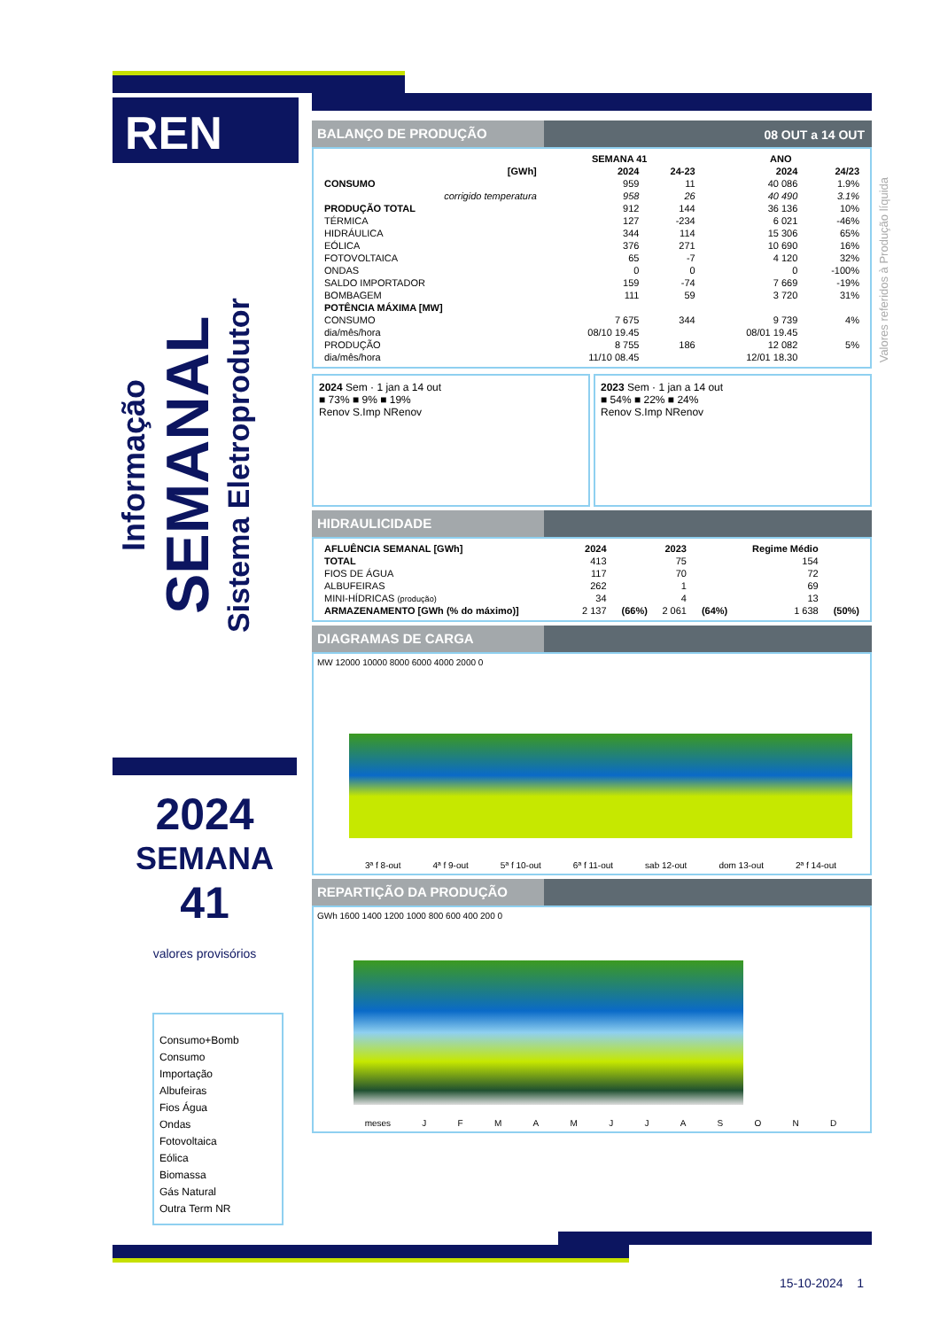REN ▶◀
Informação
SEMANAL
Sistema Eletroprodutor
2024
SEMANA
41
valores provisórios
Consumo+Bomb
Consumo
Importação
Albufeiras
Fios Água
Ondas
Fotovoltaica
Eólica
Biomassa
Gás Natural
Outra Term NR
Valores referidos à Produção líquida
BALANÇO DE PRODUÇÃO 08 OUT a 14 OUT
| | SEMANA 41 | | ANO | |
| --- | --- | --- | --- | --- |
| [GWh] | 2024 | 24-23 | 2024 | 24/23 |
| CONSUMO | 959 | 11 | 40 086 | 1.9% |
| corrigido temperatura | 958 | 26 | 40 490 | 3.1% |
| PRODUÇÃO TOTAL | 912 | 144 | 36 136 | 10% |
| TÉRMICA | 127 | -234 | 6 021 | -46% |
| HIDRÁULICA | 344 | 114 | 15 306 | 65% |
| EÓLICA | 376 | 271 | 10 690 | 16% |
| FOTOVOLTAICA | 65 | -7 | 4 120 | 32% |
| ONDAS | 0 | 0 | 0 | -100% |
| SALDO IMPORTADOR | 159 | -74 | 7 669 | -19% |
| BOMBAGEM | 111 | 59 | 3 720 | 31% |
| POTÊNCIA MÁXIMA [MW] | | | | |
| CONSUMO | 7 675 | 344 | 9 739 | 4% |
| dia/mês/hora | 08/10 19.45 | | 08/01 19.45 | |
| PRODUÇÃO | 8 755 | 186 | 12 082 | 5% |
| dia/mês/hora | 11/10 08.45 | | 12/01 18.30 | |
2024 Sem · 1 jan a 14 out
■ 73% ■ 9% ■ 19%
Renov S.Imp NRenov
2023 Sem · 1 jan a 14 out
■ 54% ■ 22% ■ 24%
Renov S.Imp NRenov
HIDRAULICIDADE
| AFLUÊNCIA SEMANAL [GWh] | 2024 | | 2023 | | Regime Médio | |
| --- | --- | --- | --- | --- | --- | --- |
| TOTAL | 413 | | 75 | | 154 | |
| FIOS DE ÁGUA | 117 | | 70 | | 72 | |
| ALBUFEIRAS | 262 | | 1 | | 69 | |
| MINI-HÍDRICAS (produção) | 34 | | 4 | | 13 | |
| ARMAZENAMENTO [GWh (% do máximo)] | 2 137 | (66%) | 2 061 | (64%) | 1 638 | (50%) |
DIAGRAMAS DE CARGA
MW 12000 10000 8000 6000 4000 2000 0
3ª f 8-out 4ª f 9-out 5ª f 10-out 6ª f 11-out sab 12-out dom 13-out 2ª f 14-out
REPARTIÇÃO DA PRODUÇÃO
GWh 1600 1400 1200 1000 800 600 400 200 0
meses J F M A M J J A S O N D
15-10-2024 1